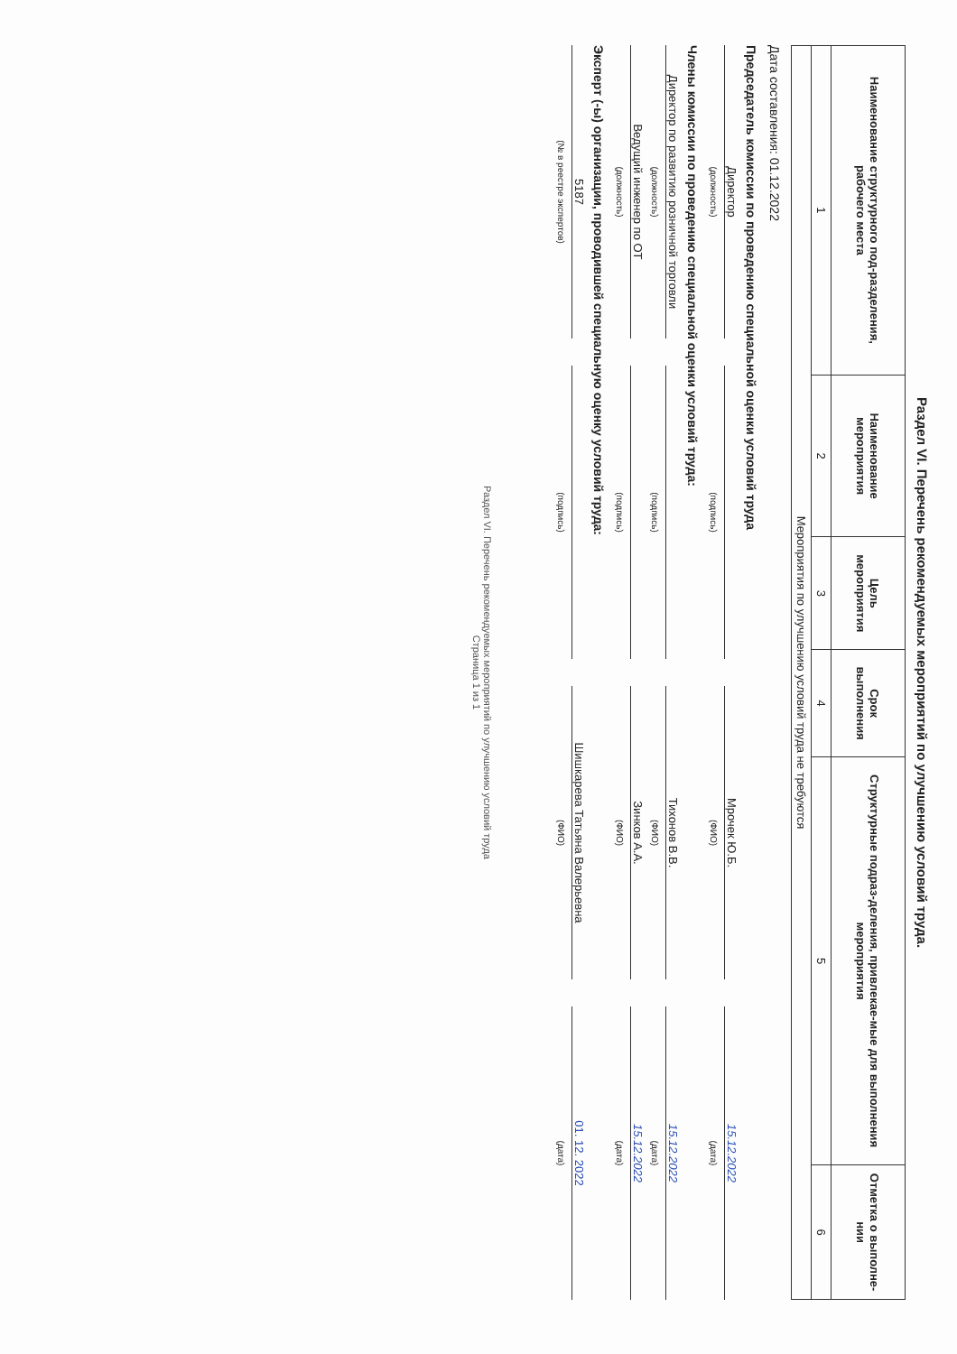Раздел VI. Перечень рекомендуемых мероприятий по улучшению условий труда.
| Наименование структурного под-разделения, рабочего места | Наименование мероприятия | Цель мероприятия | Срок выполнения | Структурные подраз-деления, привлекае-мые для выполнения мероприятия | Отметка о выполне-нии |
| --- | --- | --- | --- | --- | --- |
| 1 | 2 | 3 | 4 | 5 | 6 |
| Мероприятия по улучшению условий труда не требуются | | | | | |
Дата составления: 01.12.2022
Председатель комиссии по проведению специальной оценки условий труда
Директор
Мрочек Ю.Б.
15.12.2022
(должность)
(подпись)
(ФИО)
(дата)
Члены комиссии по проведению специальной оценки условий труда:
Директор по развитию розничной торговли
Тихонов В.В.
15.12.2022
(должность)
(подпись)
(ФИО)
(дата)
Ведущий инженер по ОТ
Зинков А.А.
15.12.2022
(должность)
(подпись)
(ФИО)
(дата)
Эксперт (-ы) организации, проводившей специальную оценку условий труда:
5187
Шишкарева Татьяна Валерьевна
01. 12. 2022
(№ в реестре экспертов)
(подпись)
(ФИО)
(дата)
Раздел VI. Перечень рекомендуемых мероприятий по улучшению условий труда
Страница 1 из 1